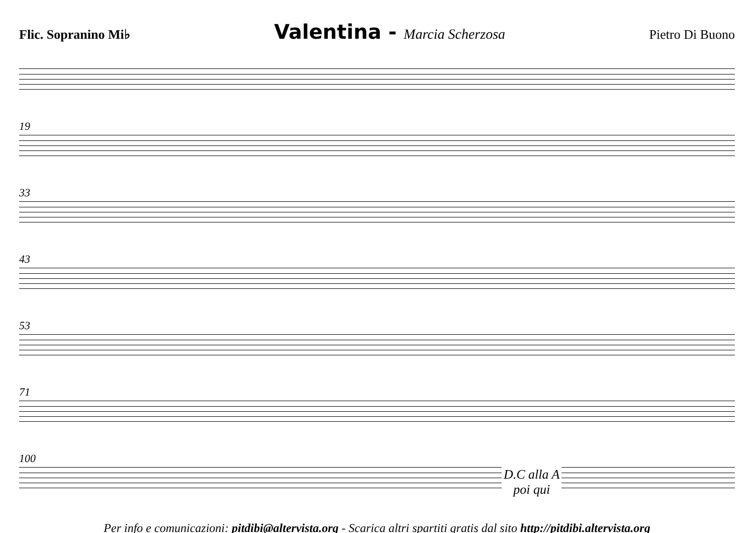Flic. Sopranino Mi♭ Valentina - Marcia Scherzosa Pietro Di Buono
19
33
43
53
71
100
D.C alla A
poi qui
Per info e comunicazioni: pitdibi@altervista.org - Scarica altri spartiti gratis dal sito http://pitdibi.altervista.org